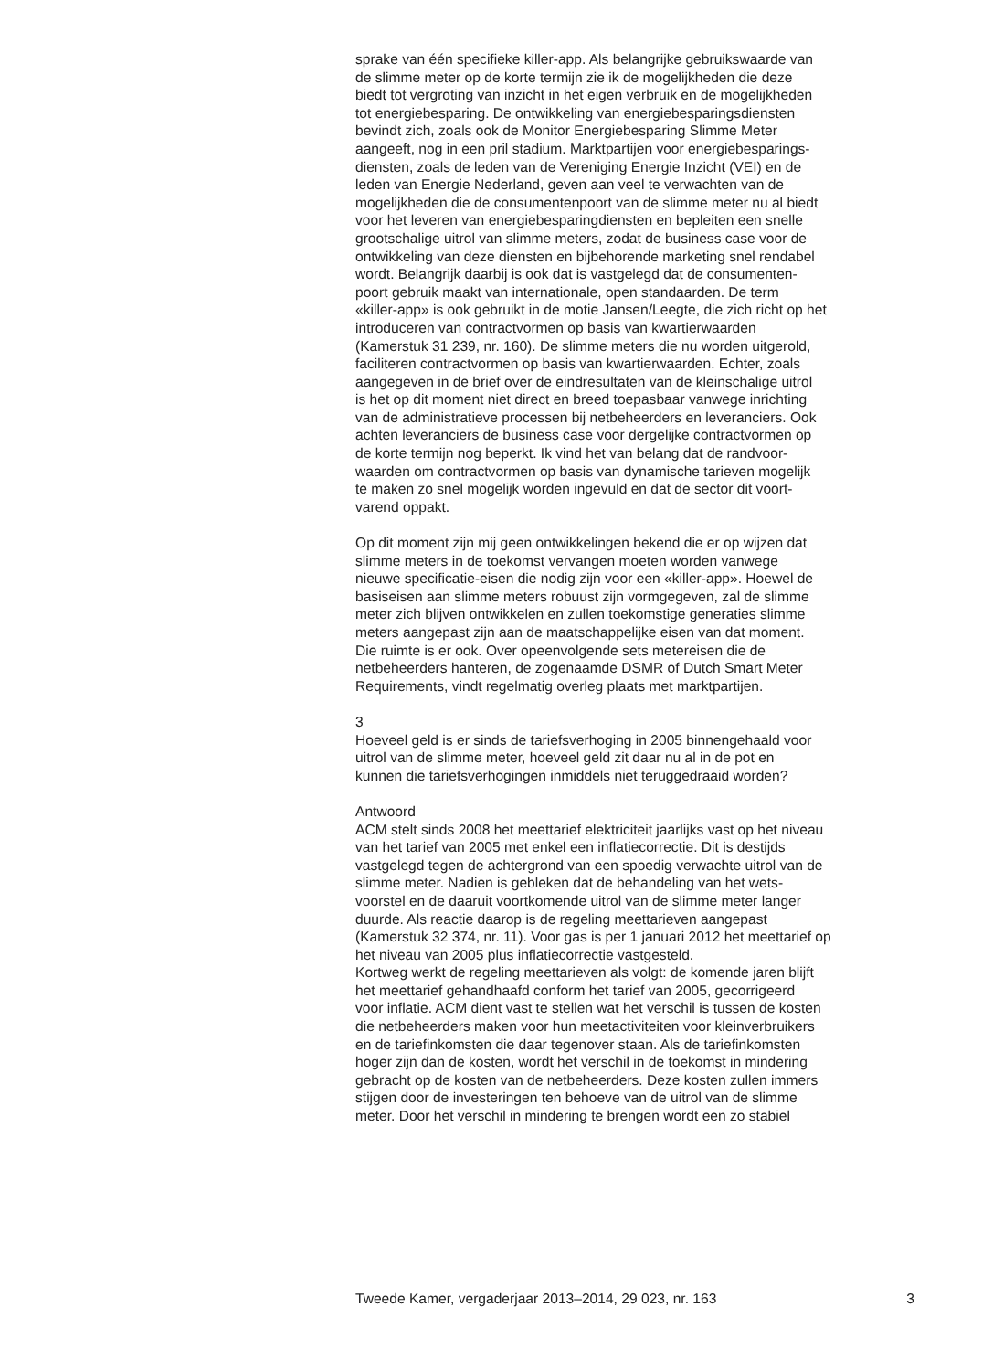sprake van één specifieke killer-app. Als belangrijke gebruikswaarde van
de slimme meter op de korte termijn zie ik de mogelijkheden die deze
biedt tot vergroting van inzicht in het eigen verbruik en de mogelijkheden
tot energiebesparing. De ontwikkeling van energiebesparingsdiensten
bevindt zich, zoals ook de Monitor Energiebesparing Slimme Meter
aangeeft, nog in een pril stadium. Marktpartijen voor energiebesparings-
diensten, zoals de leden van de Vereniging Energie Inzicht (VEI) en de
leden van Energie Nederland, geven aan veel te verwachten van de
mogelijkheden die de consumentenpoort van de slimme meter nu al biedt
voor het leveren van energiebesparingdiensten en bepleiten een snelle
grootschalige uitrol van slimme meters, zodat de business case voor de
ontwikkeling van deze diensten en bijbehorende marketing snel rendabel
wordt. Belangrijk daarbij is ook dat is vastgelegd dat de consumenten-
poort gebruik maakt van internationale, open standaarden. De term
«killer-app» is ook gebruikt in de motie Jansen/Leegte, die zich richt op het
introduceren van contractvormen op basis van kwartierwaarden
(Kamerstuk 31 239, nr. 160). De slimme meters die nu worden uitgerold,
faciliteren contractvormen op basis van kwartierwaarden. Echter, zoals
aangegeven in de brief over de eindresultaten van de kleinschalige uitrol
is het op dit moment niet direct en breed toepasbaar vanwege inrichting
van de administratieve processen bij netbeheerders en leveranciers. Ook
achten leveranciers de business case voor dergelijke contractvormen op
de korte termijn nog beperkt. Ik vind het van belang dat de randvoor-
waarden om contractvormen op basis van dynamische tarieven mogelijk
te maken zo snel mogelijk worden ingevuld en dat de sector dit voort-
varend oppakt.
Op dit moment zijn mij geen ontwikkelingen bekend die er op wijzen dat
slimme meters in de toekomst vervangen moeten worden vanwege
nieuwe specificatie-eisen die nodig zijn voor een «killer-app». Hoewel de
basiseisen aan slimme meters robuust zijn vormgegeven, zal de slimme
meter zich blijven ontwikkelen en zullen toekomstige generaties slimme
meters aangepast zijn aan de maatschappelijke eisen van dat moment.
Die ruimte is er ook. Over opeenvolgende sets metereisen die de
netbeheerders hanteren, de zogenaamde DSMR of Dutch Smart Meter
Requirements, vindt regelmatig overleg plaats met marktpartijen.
3
Hoeveel geld is er sinds de tariefsverhoging in 2005 binnengehaald voor
uitrol van de slimme meter, hoeveel geld zit daar nu al in de pot en
kunnen die tariefsverhogingen inmiddels niet teruggedraaid worden?
Antwoord
ACM stelt sinds 2008 het meettarief elektriciteit jaarlijks vast op het niveau
van het tarief van 2005 met enkel een inflatiecorrectie. Dit is destijds
vastgelegd tegen de achtergrond van een spoedig verwachte uitrol van de
slimme meter. Nadien is gebleken dat de behandeling van het wets-
voorstel en de daaruit voortkomende uitrol van de slimme meter langer
duurde. Als reactie daarop is de regeling meettarieven aangepast
(Kamerstuk 32 374, nr. 11). Voor gas is per 1 januari 2012 het meettarief op
het niveau van 2005 plus inflatiecorrectie vastgesteld.
Kortweg werkt de regeling meettarieven als volgt: de komende jaren blijft
het meettarief gehandhaafd conform het tarief van 2005, gecorrigeerd
voor inflatie. ACM dient vast te stellen wat het verschil is tussen de kosten
die netbeheerders maken voor hun meetactiviteiten voor kleinverbruikers
en de tariefinkomsten die daar tegenover staan. Als de tariefinkomsten
hoger zijn dan de kosten, wordt het verschil in de toekomst in mindering
gebracht op de kosten van de netbeheerders. Deze kosten zullen immers
stijgen door de investeringen ten behoeve van de uitrol van de slimme
meter. Door het verschil in mindering te brengen wordt een zo stabiel
Tweede Kamer, vergaderjaar 2013–2014, 29 023, nr. 163 3